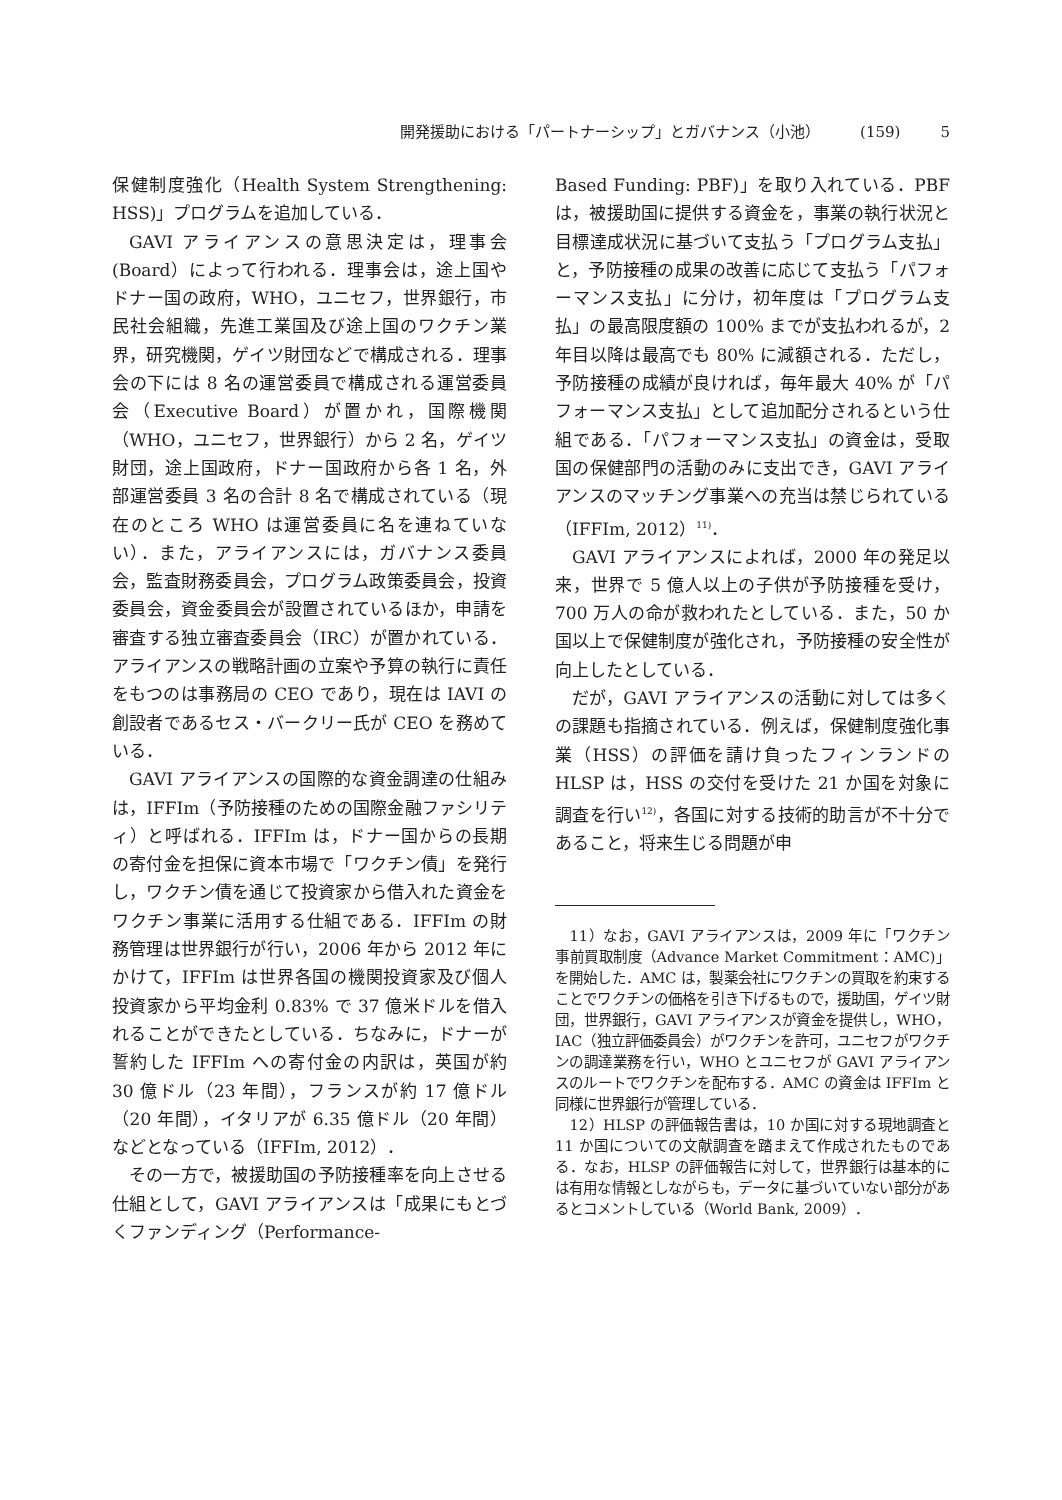開発援助における「パートナーシップ」とガバナンス（小池） (159) 5
保健制度強化（Health System Strengthening: HSS)」プログラムを追加している．
GAVI アライアンスの意思決定は，理事会(Board）によって行われる．理事会は，途上国やドナー国の政府，WHO，ユニセフ，世界銀行，市民社会組織，先進工業国及び途上国のワクチン業界，研究機関，ゲイツ財団などで構成される．理事会の下には 8 名の運営委員で構成される運営委員会（Executive Board）が置かれ，国際機関（WHO，ユニセフ，世界銀行）から 2 名，ゲイツ財団，途上国政府，ドナー国政府から各 1 名，外部運営委員 3 名の合計 8 名で構成されている（現在のところ WHO は運営委員に名を連ねていない）．また，アライアンスには，ガバナンス委員会，監査財務委員会，プログラム政策委員会，投資委員会，資金委員会が設置されているほか，申請を審査する独立審査委員会（IRC）が置かれている．アライアンスの戦略計画の立案や予算の執行に責任をもつのは事務局の CEO であり，現在は IAVI の創設者であるセス・バークリー氏が CEO を務めている．
GAVI アライアンスの国際的な資金調達の仕組みは，IFFIm（予防接種のための国際金融ファシリティ）と呼ばれる．IFFIm は，ドナー国からの長期の寄付金を担保に資本市場で「ワクチン債」を発行し，ワクチン債を通じて投資家から借入れた資金をワクチン事業に活用する仕組である．IFFIm の財務管理は世界銀行が行い，2006 年から 2012 年にかけて，IFFIm は世界各国の機関投資家及び個人投資家から平均金利 0.83% で 37 億米ドルを借入れることができたとしている．ちなみに，ドナーが誓約した IFFIm への寄付金の内訳は，英国が約 30 億ドル（23 年間），フランスが約 17 億ドル（20 年間），イタリアが 6.35 億ドル（20 年間）などとなっている（IFFIm, 2012）．
その一方で，被援助国の予防接種率を向上させる仕組として，GAVI アライアンスは「成果にもとづくファンディング（Performance-
Based Funding: PBF)」を取り入れている．PBF は，被援助国に提供する資金を，事業の執行状況と目標達成状況に基づいて支払う「プログラム支払」と，予防接種の成果の改善に応じて支払う「パフォーマンス支払」に分け，初年度は「プログラム支払」の最高限度額の 100% までが支払われるが，2 年目以降は最高でも 80% に減額される．ただし，予防接種の成績が良ければ，毎年最大 40% が「パフォーマンス支払」として追加配分されるという仕組である．「パフォーマンス支払」の資金は，受取国の保健部門の活動のみに支出でき，GAVI アライアンスのマッチング事業への充当は禁じられている（IFFIm, 2012）<sup>11)</sup>．
GAVI アライアンスによれば，2000 年の発足以来，世界で 5 億人以上の子供が予防接種を受け，700 万人の命が救われたとしている．また，50 か国以上で保健制度が強化され，予防接種の安全性が向上したとしている．
だが，GAVI アライアンスの活動に対しては多くの課題も指摘されている．例えば，保健制度強化事業（HSS）の評価を請け負ったフィンランドの HLSP は，HSS の交付を受けた 21 か国を対象に調査を行い<sup>12)</sup>，各国に対する技術的助言が不十分であること，将来生じる問題が申
11）なお，GAVI アライアンスは，2009 年に「ワクチン事前買取制度（Advance Market Commitment：AMC)」を開始した．AMC は，製薬会社にワクチンの買取を約束することでワクチンの価格を引き下げるもので，援助国，ゲイツ財団，世界銀行，GAVI アライアンスが資金を提供し，WHO，IAC（独立評価委員会）がワクチンを許可，ユニセフがワクチンの調達業務を行い，WHO とユニセフが GAVI アライアンスのルートでワクチンを配布する．AMC の資金は IFFIm と同様に世界銀行が管理している．
12）HLSP の評価報告書は，10 か国に対する現地調査と 11 か国についての文献調査を踏まえて作成されたものである．なお，HLSP の評価報告に対して，世界銀行は基本的には有用な情報としながらも，データに基づいていない部分があるとコメントしている（World Bank, 2009）．